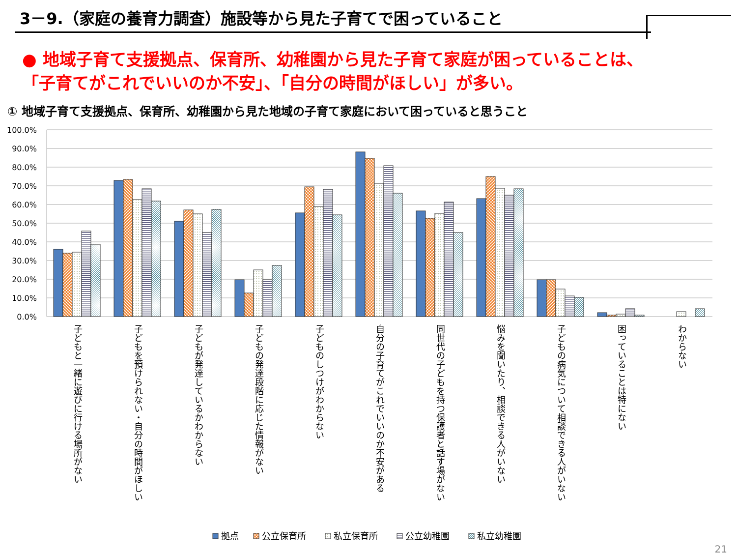3－9.（家庭の養育力調査）施設等から見た子育てで困っていること
● 地域子育て支援拠点、保育所、幼稚園から見た子育て家庭が困っていることは、
「子育てがこれでいいのか不安」、「自分の時間がほしい」が多い。
① 地域子育て支援拠点、保育所、幼稚園から見た地域の子育て家庭において困っていると思うこと
100.0%
90.0%
80.0%
70.0%
60.0%
50.0%
40.0%
30.0%
20.0%
10.0%
0.0%
子どもと一緒に遊びに行ける場所がない
子どもを預けられない・自分の時間がほしい
子どもが発達しているかわからない
子どもの発達段階に応じた情報がない
子どものしつけがわからない
自分の子育てがこれでいいのか不安がある
同世代の子どもを持つ保護者と話す場がない
悩みを聞いたり、相談できる人がいない
子どもの病気について相談できる人がいない
困っていることは特にない
わからない
拠点
公立保育所
私立保育所
公立幼稚園
私立幼稚園
21